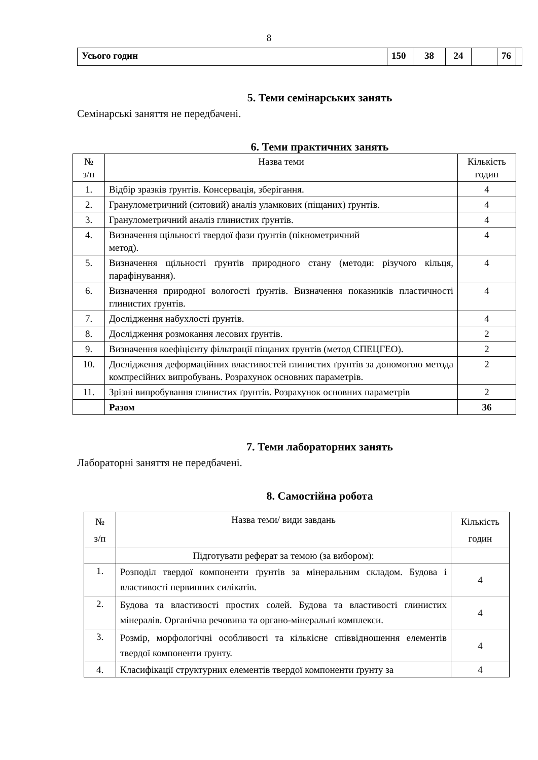8
| Усього годин | 150 | 38 | 24 | | 76 | |
5. Теми семінарських занять
Семінарські заняття не передбачені.
6. Теми практичних занять
| № з/п | Назва теми | Кількість годин |
| --- | --- | --- |
| 1. | Відбір зразків ґрунтів. Консервація, зберігання. | 4 |
| 2. | Гранулометричний (ситовий) аналіз уламкових (піщаних) ґрунтів. | 4 |
| 3. | Гранулометричний аналіз глинистих ґрунтів. | 4 |
| 4. | Визначення щільності твердої фази ґрунтів (пікнометричний метод). | 4 |
| 5. | Визначення щільності ґрунтів природного стану (методи: різучого кільця, парафінування). | 4 |
| 6. | Визначення природної вологості ґрунтів. Визначення показників пластичності глинистих ґрунтів. | 4 |
| 7. | Дослідження набухлості ґрунтів. | 4 |
| 8. | Дослідження розмокання лесових ґрунтів. | 2 |
| 9. | Визначення коефіцієнту фільтрації піщаних ґрунтів (метод СПЕЦГЕО). | 2 |
| 10. | Дослідження деформаційних властивостей глинистих ґрунтів за допомогою метода компресійних випробувань. Розрахунок основних параметрів. | 2 |
| 11. | Зрізні випробування глинистих ґрунтів. Розрахунок основних параметрів | 2 |
| | Разом | 36 |
7. Теми лабораторних занять
Лабораторні заняття не передбачені.
8. Самостійна робота
| № з/п | Назва теми/ види завдань | Кількість годин |
| --- | --- | --- |
| | Підготувати реферат за темою (за вибором): | |
| 1. | Розподіл твердої компоненти ґрунтів за мінеральним складом. Будова і властивості первинних силікатів. | 4 |
| 2. | Будова та властивості простих солей. Будова та властивості глинистих мінералів. Органічна речовина та органо-мінеральні комплекси. | 4 |
| 3. | Розмір, морфологічні особливості та кількісне співвідношення елементів твердої компоненти ґрунту. | 4 |
| 4. | Класифікації структурних елементів твердої компоненти ґрунту за | 4 |